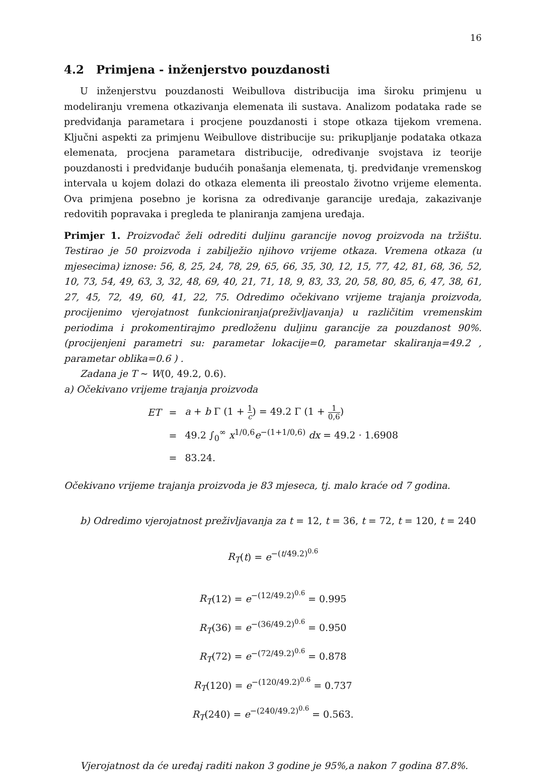16
4.2 Primjena - inženjerstvo pouzdanosti
U inženjerstvu pouzdanosti Weibullova distribucija ima široku primjenu u modeliranju vremena otkazivanja elemenata ili sustava. Analizom podataka rade se predviđanja parametara i procjene pouzdanosti i stope otkaza tijekom vremena. Ključni aspekti za primjenu Weibullove distribucije su: prikupljanje podataka otkaza elemenata, procjena parametara distribucije, određivanje svojstava iz teorije pouzdanosti i predviđanje budućih ponašanja elemenata, tj. predviđanje vremenskog intervala u kojem dolazi do otkaza elementa ili preostalo životno vrijeme elementa. Ova primjena posebno je korisna za određivanje garancije uređaja, zakazivanje redovitih popravaka i pregleda te planiranja zamjena uređaja.
Primjer 1. Proizvođač želi odrediti duljinu garancije novog proizvoda na tržištu. Testirao je 50 proizvoda i zabilježio njihovo vrijeme otkaza. Vremena otkaza (u mjesecima) iznose: 56, 8, 25, 24, 78, 29, 65, 66, 35, 30, 12, 15, 77, 42, 81, 68, 36, 52, 10, 73, 54, 49, 63, 3, 32, 48, 69, 40, 21, 71, 18, 9, 83, 33, 20, 58, 80, 85, 6, 47, 38, 61, 27, 45, 72, 49, 60, 41, 22, 75. Odredimo očekivano vrijeme trajanja proizvoda, procijenimo vjerojatnost funkcioniranja(preživljavanja) u različitim vremenskim periodima i prokomentirajmo predloženu duljinu garancije za pouzdanost 90%. (procijenjeni parametri su: parametar lokacije=0, parametar skaliranja=49.2 , parametar oblika=0.6 ) .
Zadana je T ∼ W(0, 49.2, 0.6).
a) Očekivano vrijeme trajanja proizvoda
| ET | = | a + b Γ (1 + 1 c ) = 49.2 Γ (1 + 1 0,6 ) |
| | = | 49.2 ∫<sub>0</sub><sup>∞</sup> x<sup>1/0,6</sup> e<sup>−(1+1/0,6)</sup> dx = 49.2 · 1.6908 |
| | = | 83.24. |
Očekivano vrijeme trajanja proizvoda je 83 mjeseca, tj. malo kraće od 7 godina.
b) Odredimo vjerojatnost preživljavanja za t = 12, t = 36, t = 72, t = 120, t = 240
R<sub>T</sub>(t) = e<sup>−(t/49.2)<sup>0.6</sup></sup>
R<sub>T</sub>(12) = e<sup>−(12/49.2)<sup>0.6</sup></sup> = 0.995
R<sub>T</sub>(36) = e<sup>−(36/49.2)<sup>0.6</sup></sup> = 0.950
R<sub>T</sub>(72) = e<sup>−(72/49.2)<sup>0.6</sup></sup> = 0.878
R<sub>T</sub>(120) = e<sup>−(120/49.2)<sup>0.6</sup></sup> = 0.737
R<sub>T</sub>(240) = e<sup>−(240/49.2)<sup>0.6</sup></sup> = 0.563.
Vjerojatnost da će uređaj raditi nakon 3 godine je 95%,a nakon 7 godina 87.8%.